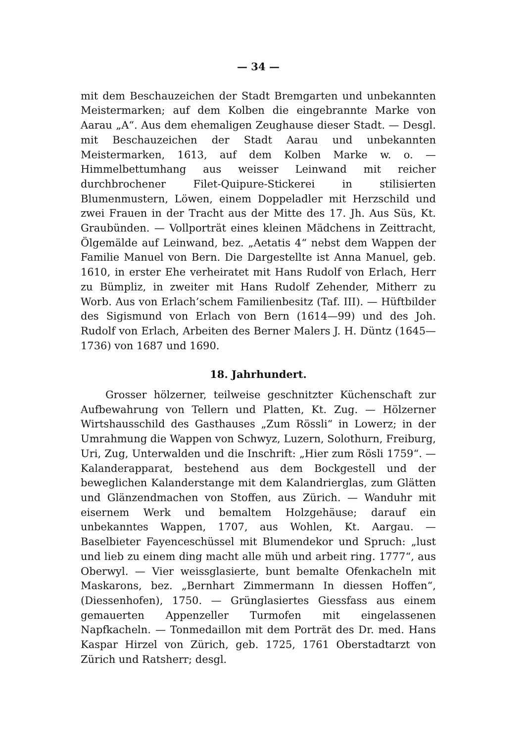— 34 —
mit dem Beschauzeichen der Stadt Bremgarten und unbekannten Meistermarken; auf dem Kolben die eingebrannte Marke von Aarau „A“. Aus dem ehemaligen Zeughause dieser Stadt. — Desgl. mit Beschauzeichen der Stadt Aarau und unbekannten Meistermarken, 1613, auf dem Kolben Marke w. o. — Himmelbettumhang aus weisser Leinwand mit reicher durchbrochener Filet-Quipure-Stickerei in stilisierten Blumenmustern, Löwen, einem Doppeladler mit Herzschild und zwei Frauen in der Tracht aus der Mitte des 17. Jh. Aus Süs, Kt. Graubünden. — Vollporträt eines kleinen Mädchens in Zeittracht, Ölgemälde auf Leinwand, bez. „Aetatis 4“ nebst dem Wappen der Familie Manuel von Bern. Die Dargestellte ist Anna Manuel, geb. 1610, in erster Ehe verheiratet mit Hans Rudolf von Erlach, Herr zu Bümpliz, in zweiter mit Hans Rudolf Zehender, Mitherr zu Worb. Aus von Erlach’schem Familienbesitz (Taf. III). — Hüftbilder des Sigismund von Erlach von Bern (1614—99) und des Joh. Rudolf von Erlach, Arbeiten des Berner Malers J. H. Düntz (1645—1736) von 1687 und 1690.
18. Jahrhundert.
Grosser hölzerner, teilweise geschnitzter Küchenschaft zur Aufbewahrung von Tellern und Platten, Kt. Zug. — Hölzerner Wirtshausschild des Gasthauses „Zum Rössli“ in Lowerz; in der Umrahmung die Wappen von Schwyz, Luzern, Solothurn, Freiburg, Uri, Zug, Unterwalden und die Inschrift: „Hier zum Rösli 1759“. — Kalanderapparat, bestehend aus dem Bockgestell und der beweglichen Kalanderstange mit dem Kalandrierglas, zum Glätten und Glänzendmachen von Stoffen, aus Zürich. — Wanduhr mit eisernem Werk und bemaltem Holzgehäuse; darauf ein unbekanntes Wappen, 1707, aus Wohlen, Kt. Aargau. — Baselbieter Fayenceschüssel mit Blumendekor und Spruch: „lust und lieb zu einem ding macht alle müh und arbeit ring. 1777“, aus Oberwyl. — Vier weissglasierte, bunt bemalte Ofenkacheln mit Maskarons, bez. „Bernhart Zimmermann In diessen Hoffen“, (Diessenhofen), 1750. — Grünglasiertes Giessfass aus einem gemauerten Appenzeller Turmofen mit eingelassenen Napfkacheln. — Tonmedaillon mit dem Porträt des Dr. med. Hans Kaspar Hirzel von Zürich, geb. 1725, 1761 Oberstadtarzt von Zürich und Ratsherr; desgl.